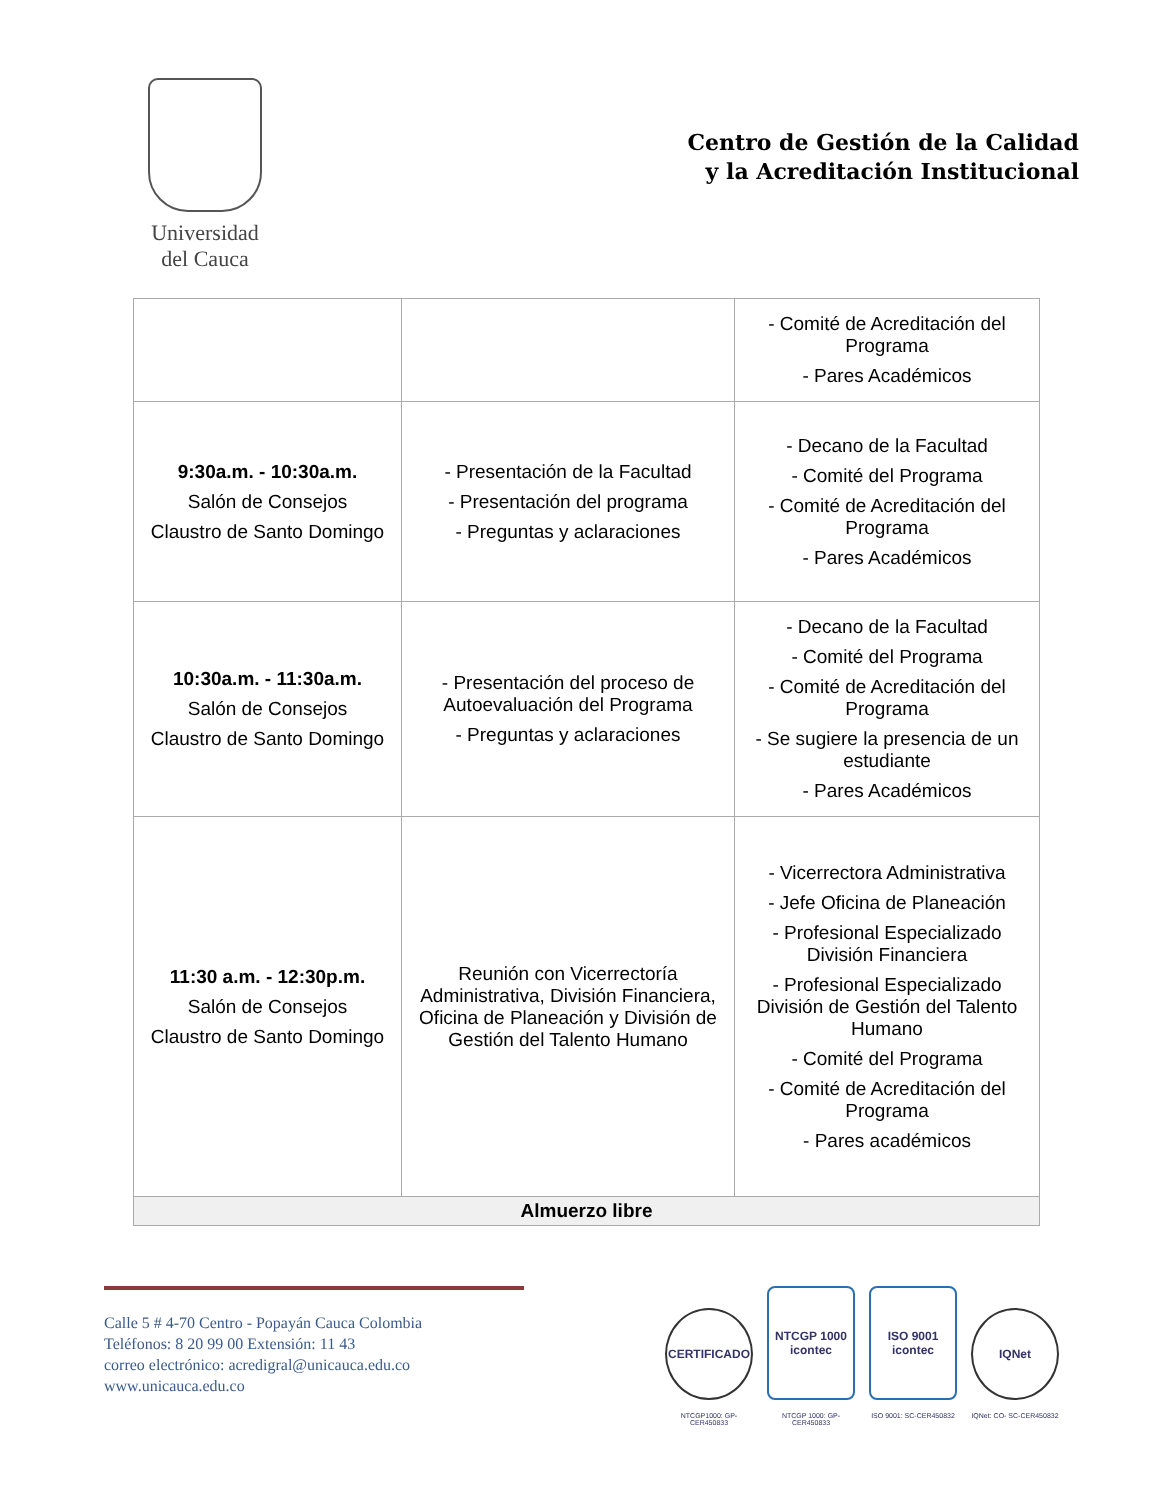Universidad
del Cauca
Centro de Gestión de la Calidad
y la Acreditación Institucional
| | | - Comité de Acreditación del Programa - Pares Académicos |
| 9:30a.m. - 10:30a.m. Salón de Consejos Claustro de Santo Domingo | - Presentación de la Facultad - Presentación del programa - Preguntas y aclaraciones | - Decano de la Facultad - Comité del Programa - Comité de Acreditación del Programa - Pares Académicos |
| 10:30a.m. - 11:30a.m. Salón de Consejos Claustro de Santo Domingo | - Presentación del proceso de Autoevaluación del Programa - Preguntas y aclaraciones | - Decano de la Facultad - Comité del Programa - Comité de Acreditación del Programa - Se sugiere la presencia de un estudiante - Pares Académicos |
| 11:30 a.m. - 12:30p.m. Salón de Consejos Claustro de Santo Domingo | Reunión con Vicerrectoría Administrativa, División Financiera, Oficina de Planeación y División de Gestión del Talento Humano | - Vicerrectora Administrativa - Jefe Oficina de Planeación - Profesional Especializado División Financiera - Profesional Especializado División de Gestión del Talento Humano - Comité del Programa - Comité de Acreditación del Programa - Pares académicos |
| Almuerzo libre | | |
Calle 5 # 4-70 Centro - Popayán Cauca Colombia
Teléfonos: 8 20 99 00 Extensión: 11 43
correo electrónico: acredigral@unicauca.edu.co
www.unicauca.edu.co
CERTIFICADO
NTCGP1000: GP-CER450833
NTCGP 1000 icontec
NTCGP 1000: GP-CER450833
ISO 9001 icontec
ISO 9001: SC-CER450832
IQNet
IQNet: CO- SC-CER450832